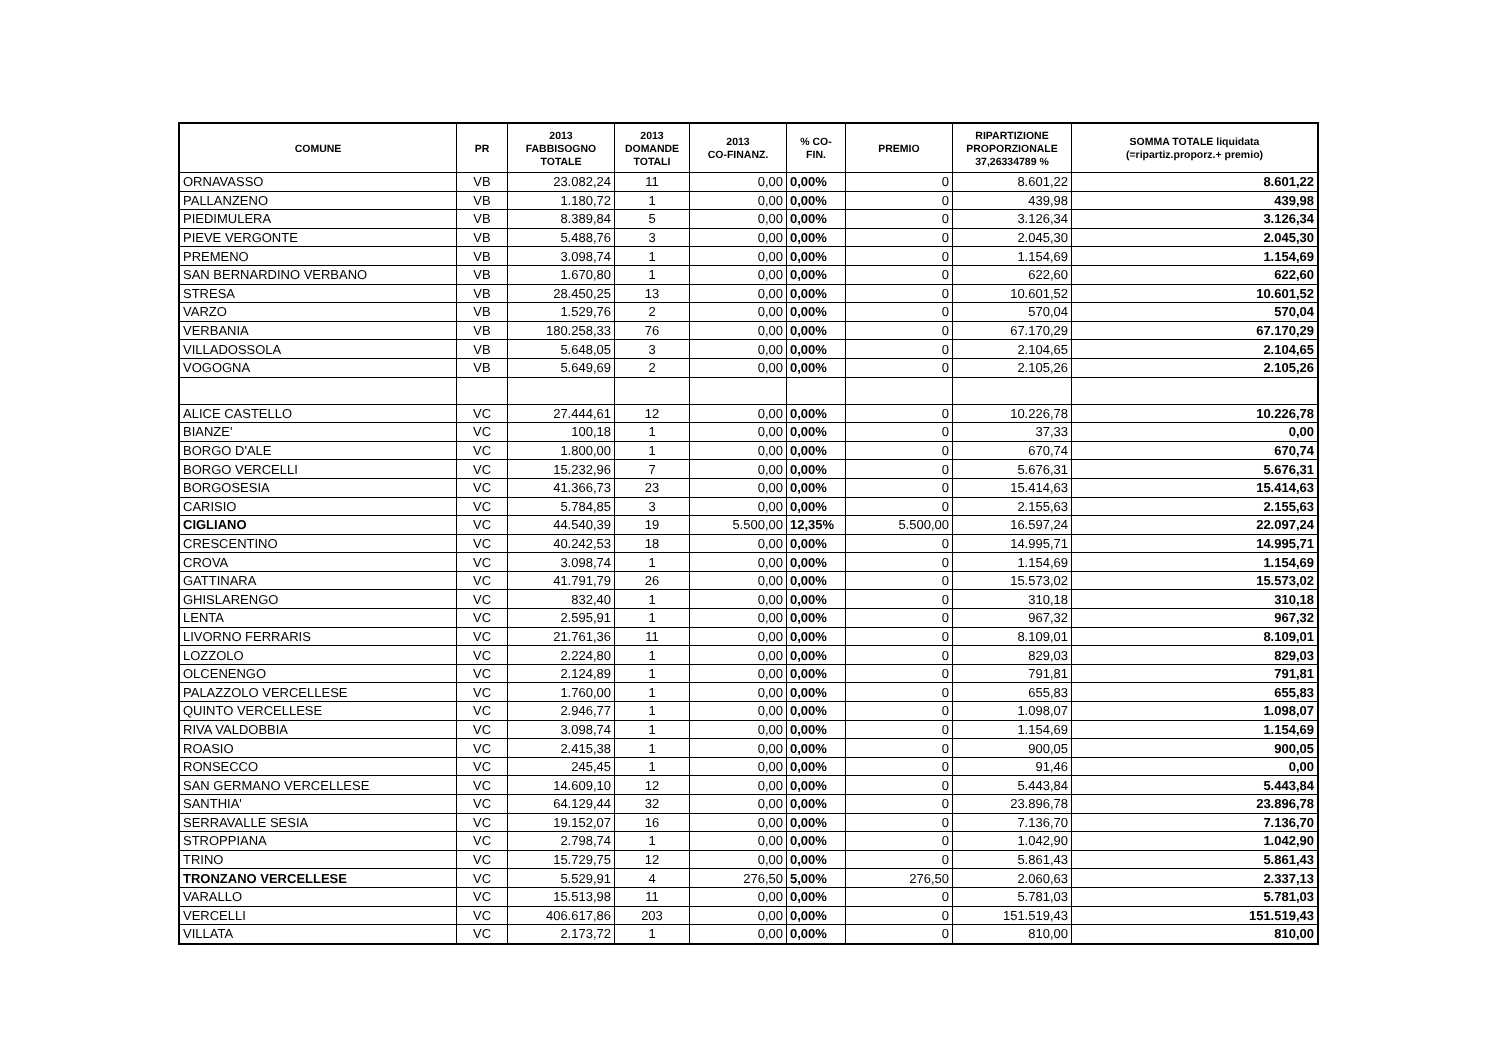| COMUNE | PR | 2013 FABBISOGNO TOTALE | 2013 DOMANDE TOTALI | 2013 CO-FINANZ. | % CO- FIN. | PREMIO | RIPARTIZIONE PROPORZIONALE 37,26334789 % | SOMMA TOTALE liquidata (=ripartiz.proporz.+ premio) |
| --- | --- | --- | --- | --- | --- | --- | --- | --- |
| ORNAVASSO | VB | 23.082,24 | 11 | 0,00 | 0,00% | 0 | 8.601,22 | 8.601,22 |
| PALLANZENO | VB | 1.180,72 | 1 | 0,00 | 0,00% | 0 | 439,98 | 439,98 |
| PIEDIMULERA | VB | 8.389,84 | 5 | 0,00 | 0,00% | 0 | 3.126,34 | 3.126,34 |
| PIEVE VERGONTE | VB | 5.488,76 | 3 | 0,00 | 0,00% | 0 | 2.045,30 | 2.045,30 |
| PREMENO | VB | 3.098,74 | 1 | 0,00 | 0,00% | 0 | 1.154,69 | 1.154,69 |
| SAN BERNARDINO VERBANO | VB | 1.670,80 | 1 | 0,00 | 0,00% | 0 | 622,60 | 622,60 |
| STRESA | VB | 28.450,25 | 13 | 0,00 | 0,00% | 0 | 10.601,52 | 10.601,52 |
| VARZO | VB | 1.529,76 | 2 | 0,00 | 0,00% | 0 | 570,04 | 570,04 |
| VERBANIA | VB | 180.258,33 | 76 | 0,00 | 0,00% | 0 | 67.170,29 | 67.170,29 |
| VILLADOSSOLA | VB | 5.648,05 | 3 | 0,00 | 0,00% | 0 | 2.104,65 | 2.104,65 |
| VOGOGNA | VB | 5.649,69 | 2 | 0,00 | 0,00% | 0 | 2.105,26 | 2.105,26 |
| ALICE CASTELLO | VC | 27.444,61 | 12 | 0,00 | 0,00% | 0 | 10.226,78 | 10.226,78 |
| BIANZE' | VC | 100,18 | 1 | 0,00 | 0,00% | 0 | 37,33 | 0,00 |
| BORGO D'ALE | VC | 1.800,00 | 1 | 0,00 | 0,00% | 0 | 670,74 | 670,74 |
| BORGO VERCELLI | VC | 15.232,96 | 7 | 0,00 | 0,00% | 0 | 5.676,31 | 5.676,31 |
| BORGOSESIA | VC | 41.366,73 | 23 | 0,00 | 0,00% | 0 | 15.414,63 | 15.414,63 |
| CARISIO | VC | 5.784,85 | 3 | 0,00 | 0,00% | 0 | 2.155,63 | 2.155,63 |
| CIGLIANO | VC | 44.540,39 | 19 | 5.500,00 | 12,35% | 5.500,00 | 16.597,24 | 22.097,24 |
| CRESCENTINO | VC | 40.242,53 | 18 | 0,00 | 0,00% | 0 | 14.995,71 | 14.995,71 |
| CROVA | VC | 3.098,74 | 1 | 0,00 | 0,00% | 0 | 1.154,69 | 1.154,69 |
| GATTINARA | VC | 41.791,79 | 26 | 0,00 | 0,00% | 0 | 15.573,02 | 15.573,02 |
| GHISLARENGO | VC | 832,40 | 1 | 0,00 | 0,00% | 0 | 310,18 | 310,18 |
| LENTA | VC | 2.595,91 | 1 | 0,00 | 0,00% | 0 | 967,32 | 967,32 |
| LIVORNO FERRARIS | VC | 21.761,36 | 11 | 0,00 | 0,00% | 0 | 8.109,01 | 8.109,01 |
| LOZZOLO | VC | 2.224,80 | 1 | 0,00 | 0,00% | 0 | 829,03 | 829,03 |
| OLCENENGO | VC | 2.124,89 | 1 | 0,00 | 0,00% | 0 | 791,81 | 791,81 |
| PALAZZOLO VERCELLESE | VC | 1.760,00 | 1 | 0,00 | 0,00% | 0 | 655,83 | 655,83 |
| QUINTO VERCELLESE | VC | 2.946,77 | 1 | 0,00 | 0,00% | 0 | 1.098,07 | 1.098,07 |
| RIVA VALDOBBIA | VC | 3.098,74 | 1 | 0,00 | 0,00% | 0 | 1.154,69 | 1.154,69 |
| ROASIO | VC | 2.415,38 | 1 | 0,00 | 0,00% | 0 | 900,05 | 900,05 |
| RONSECCO | VC | 245,45 | 1 | 0,00 | 0,00% | 0 | 91,46 | 0,00 |
| SAN GERMANO VERCELLESE | VC | 14.609,10 | 12 | 0,00 | 0,00% | 0 | 5.443,84 | 5.443,84 |
| SANTHIA' | VC | 64.129,44 | 32 | 0,00 | 0,00% | 0 | 23.896,78 | 23.896,78 |
| SERRAVALLE SESIA | VC | 19.152,07 | 16 | 0,00 | 0,00% | 0 | 7.136,70 | 7.136,70 |
| STROPPIANA | VC | 2.798,74 | 1 | 0,00 | 0,00% | 0 | 1.042,90 | 1.042,90 |
| TRINO | VC | 15.729,75 | 12 | 0,00 | 0,00% | 0 | 5.861,43 | 5.861,43 |
| TRONZANO VERCELLESE | VC | 5.529,91 | 4 | 276,50 | 5,00% | 276,50 | 2.060,63 | 2.337,13 |
| VARALLO | VC | 15.513,98 | 11 | 0,00 | 0,00% | 0 | 5.781,03 | 5.781,03 |
| VERCELLI | VC | 406.617,86 | 203 | 0,00 | 0,00% | 0 | 151.519,43 | 151.519,43 |
| VILLATA | VC | 2.173,72 | 1 | 0,00 | 0,00% | 0 | 810,00 | 810,00 |